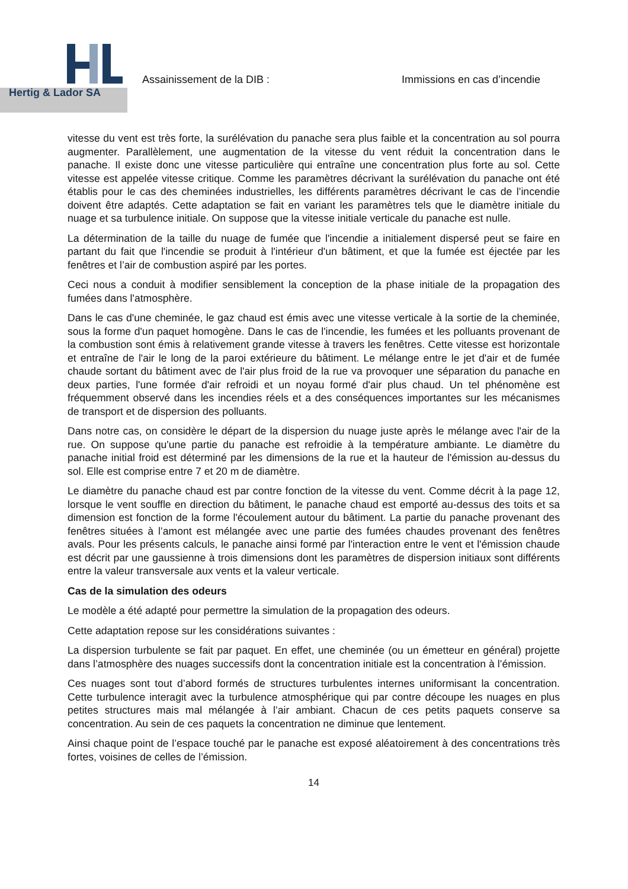Hertig & Lador SA
Assainissement de la DIB : Immissions en cas d’incendie
vitesse du vent est très forte, la surélévation du panache sera plus faible et la concentration au sol pourra augmenter. Parallèlement, une augmentation de la vitesse du vent réduit la concentration dans le panache. Il existe donc une vitesse particulière qui entraîne une concentration plus forte au sol. Cette vitesse est appelée vitesse critique. Comme les paramètres décrivant la surélévation du panache ont été établis pour le cas des cheminées industrielles, les différents paramètres décrivant le cas de l’incendie doivent être adaptés. Cette adaptation se fait en variant les paramètres tels que le diamètre initiale du nuage et sa turbulence initiale. On suppose que la vitesse initiale verticale du panache est nulle.
La détermination de la taille du nuage de fumée que l'incendie a initialement dispersé peut se faire en partant du fait que l'incendie se produit à l'intérieur d'un bâtiment, et que la fumée est éjectée par les fenêtres et l’air de combustion aspiré par les portes.
Ceci nous a conduit à modifier sensiblement la conception de la phase initiale de la propagation des fumées dans l'atmosphère.
Dans le cas d'une cheminée, le gaz chaud est émis avec une vitesse verticale à la sortie de la cheminée, sous la forme d'un paquet homogène. Dans le cas de l'incendie, les fumées et les polluants provenant de la combustion sont émis à relativement grande vitesse à travers les fenêtres. Cette vitesse est horizontale et entraîne de l'air le long de la paroi extérieure du bâtiment. Le mélange entre le jet d'air et de fumée chaude sortant du bâtiment avec de l'air plus froid de la rue va provoquer une séparation du panache en deux parties, l'une formée d'air refroidi et un noyau formé d'air plus chaud. Un tel phénomène est fréquemment observé dans les incendies réels et a des conséquences importantes sur les mécanismes de transport et de dispersion des polluants.
Dans notre cas, on considère le départ de la dispersion du nuage juste après le mélange avec l'air de la rue. On suppose qu'une partie du panache est refroidie à la température ambiante. Le diamètre du panache initial froid est déterminé par les dimensions de la rue et la hauteur de l'émission au-dessus du sol. Elle est comprise entre 7 et 20 m de diamètre.
Le diamètre du panache chaud est par contre fonction de la vitesse du vent. Comme décrit à la page 12, lorsque le vent souffle en direction du bâtiment, le panache chaud est emporté au-dessus des toits et sa dimension est fonction de la forme l'écoulement autour du bâtiment. La partie du panache provenant des fenêtres situées à l’amont est mélangée avec une partie des fumées chaudes provenant des fenêtres avals. Pour les présents calculs, le panache ainsi formé par l'interaction entre le vent et l'émission chaude est décrit par une gaussienne à trois dimensions dont les paramètres de dispersion initiaux sont différents entre la valeur transversale aux vents et la valeur verticale.
Cas de la simulation des odeurs
Le modèle a été adapté pour permettre la simulation de la propagation des odeurs.
Cette adaptation repose sur les considérations suivantes :
La dispersion turbulente se fait par paquet. En effet, une cheminée (ou un émetteur en général) projette dans l’atmosphère des nuages successifs dont la concentration initiale est la concentration à l’émission.
Ces nuages sont tout d’abord formés de structures turbulentes internes uniformisant la concentration. Cette turbulence interagit avec la turbulence atmosphérique qui par contre découpe les nuages en plus petites structures mais mal mélangée à l’air ambiant. Chacun de ces petits paquets conserve sa concentration. Au sein de ces paquets la concentration ne diminue que lentement.
Ainsi chaque point de l’espace touché par le panache est exposé aléatoirement à des concentrations très fortes, voisines de celles de l’émission.
14